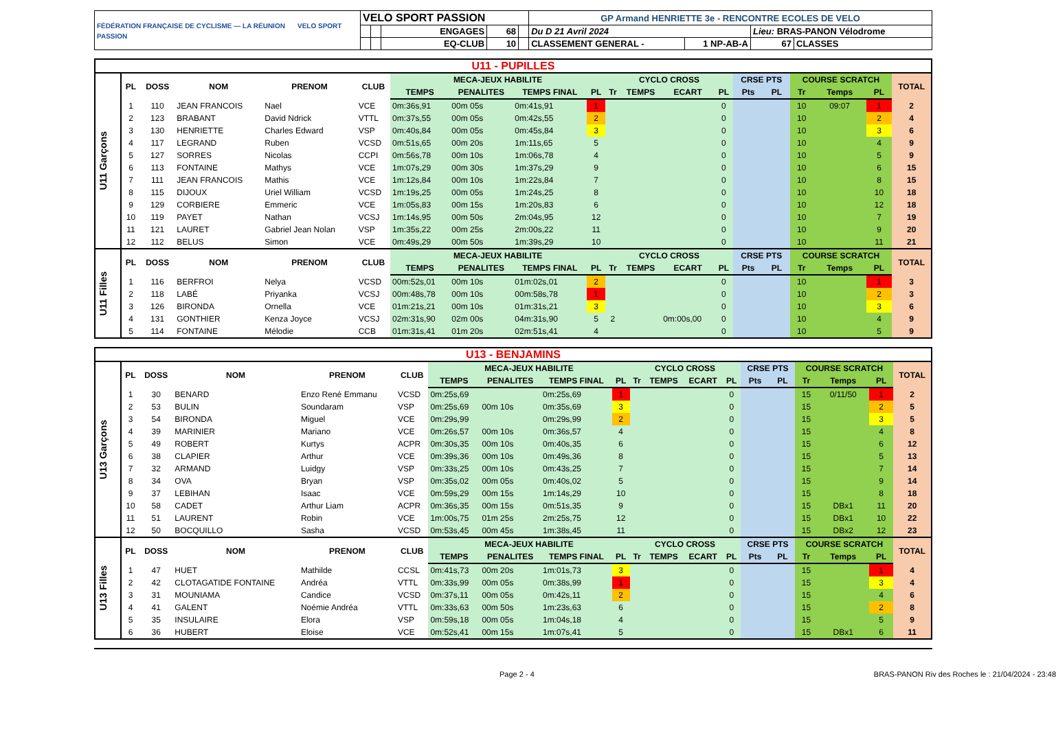| FÉDÉRATION FRANÇAISE DE CYCLISME — LA RÉUNION VELO SPORT PASSION | VELO SPORT PASSION | | | | | GP Armand HENRIETTE 3e - RENCONTRE ECOLES DE VELO | | | |
| | | | ENGAGES | 68 | | Du D 21 Avril 2024 | | Lieu: BRAS-PANON Vélodrome | |
| | | | EQ-CLUB | 10 | | CLASSEMENT GENERAL - | 1 NP-AB-A | 67 | CLASSES |
| U11 - PUPILLES | | | | | | | | | | | | | | | | | | | |
| U11 Garçons | PL | DOSS | NOM | PRENOM | CLUB | MECA-JEUX HABILITE | | | | CYCLO CROSS | | | | CRSE PTS | | COURSE SCRATCH | | | TOTAL |
| | | | | | | TEMPS | PENALITES | TEMPS FINAL | PL | Tr | TEMPS | ECART | PL | Pts | PL | Tr | Temps | PL | |
| | 1 | 110 | JEAN FRANCOIS | Nael | VCE | 0m:36s,91 | 00m 05s | 0m:41s,91 | 1 | | | | 0 | | | 10 | 09:07 | 1 | 2 |
| | 2 | 123 | BRABANT | David Ndrick | VTTL | 0m:37s,55 | 00m 05s | 0m:42s,55 | 2 | | | | 0 | | | 10 | | 2 | 4 |
| | 3 | 130 | HENRIETTE | Charles Edward | VSP | 0m:40s,84 | 00m 05s | 0m:45s,84 | 3 | | | | 0 | | | 10 | | 3 | 6 |
| | 4 | 117 | LEGRAND | Ruben | VCSD | 0m:51s,65 | 00m 20s | 1m:11s,65 | 5 | | | | 0 | | | 10 | | 4 | 9 |
| | 5 | 127 | SORRES | Nicolas | CCPI | 0m:56s,78 | 00m 10s | 1m:06s,78 | 4 | | | | 0 | | | 10 | | 5 | 9 |
| | 6 | 113 | FONTAINE | Mathys | VCE | 1m:07s,29 | 00m 30s | 1m:37s,29 | 9 | | | | 0 | | | 10 | | 6 | 15 |
| | 7 | 111 | JEAN FRANCOIS | Mathis | VCE | 1m:12s,84 | 00m 10s | 1m:22s,84 | 7 | | | | 0 | | | 10 | | 8 | 15 |
| | 8 | 115 | DIJOUX | Uriel William | VCSD | 1m:19s,25 | 00m 05s | 1m:24s,25 | 8 | | | | 0 | | | 10 | | 10 | 18 |
| | 9 | 129 | CORBIERE | Emmeric | VCE | 1m:05s,83 | 00m 15s | 1m:20s,83 | 6 | | | | 0 | | | 10 | | 12 | 18 |
| | 10 | 119 | PAYET | Nathan | VCSJ | 1m:14s,95 | 00m 50s | 2m:04s,95 | 12 | | | | 0 | | | 10 | | 7 | 19 |
| | 11 | 121 | LAURET | Gabriel Jean Nolan | VSP | 1m:35s,22 | 00m 25s | 2m:00s,22 | 11 | | | | 0 | | | 10 | | 9 | 20 |
| | 12 | 112 | BELUS | Simon | VCE | 0m:49s,29 | 00m 50s | 1m:39s,29 | 10 | | | | 0 | | | 10 | | 11 | 21 |
| U11 Filles | PL | DOSS | NOM | PRENOM | CLUB | MECA-JEUX HABILITE | | | | CYCLO CROSS | | | | CRSE PTS | | COURSE SCRATCH | | | TOTAL |
| | | | | | | TEMPS | PENALITES | TEMPS FINAL | PL | Tr | TEMPS | ECART | PL | Pts | PL | Tr | Temps | PL | |
| | 1 | 116 | BERFROI | Nelya | VCSD | 00m:52s,01 | 00m 10s | 01m:02s,01 | 2 | | | | 0 | | | 10 | | 1 | 3 |
| | 2 | 118 | LABÉ | Priyanka | VCSJ | 00m:48s,78 | 00m 10s | 00m:58s,78 | 1 | | | | 0 | | | 10 | | 2 | 3 |
| | 3 | 126 | BIRONDA | Ornella | VCE | 01m:21s,21 | 00m 10s | 01m:31s,21 | 3 | | | | 0 | | | 10 | | 3 | 6 |
| | 4 | 131 | GONTHIER | Kenza Joyce | VCSJ | 02m:31s,90 | 02m 00s | 04m:31s,90 | 5 | 2 | | 0m:00s,00 | 0 | | | 10 | | 4 | 9 |
| | 5 | 114 | FONTAINE | Mélodie | CCB | 01m:31s,41 | 01m 20s | 02m:51s,41 | 4 | | | | 0 | | | 10 | | 5 | 9 |
| U13 - BENJAMINS | | | | | | | | | | | | | | | | | | | |
| U13 Garçons | PL | DOSS | NOM | PRENOM | CLUB | MECA-JEUX HABILITE | | | | CYCLO CROSS | | | | CRSE PTS | | COURSE SCRATCH | | | TOTAL |
| | | | | | | TEMPS | PENALITES | TEMPS FINAL | PL | Tr | TEMPS | ECART | PL | Pts | PL | Tr | Temps | PL | |
| | 1 | 30 | BENARD | Enzo René Emmanu | VCSD | 0m:25s,69 | | 0m:25s,69 | 1 | | | | 0 | | | 15 | 0/11/50 | 1 | 2 |
| | 2 | 53 | BULIN | Soundaram | VSP | 0m:25s,69 | 00m 10s | 0m:35s,69 | 3 | | | | 0 | | | 15 | | 2 | 5 |
| | 3 | 54 | BIRONDA | Miguel | VCE | 0m:29s,99 | | 0m:29s,99 | 2 | | | | 0 | | | 15 | | 3 | 5 |
| | 4 | 39 | MARINIER | Mariano | VCE | 0m:26s,57 | 00m 10s | 0m:36s,57 | 4 | | | | 0 | | | 15 | | 4 | 8 |
| | 5 | 49 | ROBERT | Kurtys | ACPR | 0m:30s,35 | 00m 10s | 0m:40s,35 | 6 | | | | 0 | | | 15 | | 6 | 12 |
| | 6 | 38 | CLAPIER | Arthur | VCE | 0m:39s,36 | 00m 10s | 0m:49s,36 | 8 | | | | 0 | | | 15 | | 5 | 13 |
| | 7 | 32 | ARMAND | Luidgy | VSP | 0m:33s,25 | 00m 10s | 0m:43s,25 | 7 | | | | 0 | | | 15 | | 7 | 14 |
| | 8 | 34 | OVA | Bryan | VSP | 0m:35s,02 | 00m 05s | 0m:40s,02 | 5 | | | | 0 | | | 15 | | 9 | 14 |
| | 9 | 37 | LEBIHAN | Isaac | VCE | 0m:59s,29 | 00m 15s | 1m:14s,29 | 10 | | | | 0 | | | 15 | | 8 | 18 |
| | 10 | 58 | CADET | Arthur Liam | ACPR | 0m:36s,35 | 00m 15s | 0m:51s,35 | 9 | | | | 0 | | | 15 | DBx1 | 11 | 20 |
| | 11 | 51 | LAURENT | Robin | VCE | 1m:00s,75 | 01m 25s | 2m:25s,75 | 12 | | | | 0 | | | 15 | DBx1 | 10 | 22 |
| | 12 | 50 | BOCQUILLO | Sasha | VCSD | 0m:53s,45 | 00m 45s | 1m:38s,45 | 11 | | | | 0 | | | 15 | DBx2 | 12 | 23 |
| U13 Filles | PL | DOSS | NOM | PRENOM | CLUB | MECA-JEUX HABILITE | | | | CYCLO CROSS | | | | CRSE PTS | | COURSE SCRATCH | | | TOTAL |
| | | | | | | TEMPS | PENALITES | TEMPS FINAL | PL | Tr | TEMPS | ECART | PL | Pts | PL | Tr | Temps | PL | |
| | 1 | 47 | HUET | Mathilde | CCSL | 0m:41s,73 | 00m 20s | 1m:01s,73 | 3 | | | | 0 | | | 15 | | 1 | 4 |
| | 2 | 42 | CLOTAGATIDE FONTAINE | Andréa | VTTL | 0m:33s,99 | 00m 05s | 0m:38s,99 | 1 | | | | 0 | | | 15 | | 3 | 4 |
| | 3 | 31 | MOUNIAMA | Candice | VCSD | 0m:37s,11 | 00m 05s | 0m:42s,11 | 2 | | | | 0 | | | 15 | | 4 | 6 |
| | 4 | 41 | GALENT | Noémie Andréa | VTTL | 0m:33s,63 | 00m 50s | 1m:23s,63 | 6 | | | | 0 | | | 15 | | 2 | 8 |
| | 5 | 35 | INSULAIRE | Elora | VSP | 0m:59s,18 | 00m 05s | 1m:04s,18 | 4 | | | | 0 | | | 15 | | 5 | 9 |
| | 6 | 36 | HUBERT | Eloise | VCE | 0m:52s,41 | 00m 15s | 1m:07s,41 | 5 | | | | 0 | | | 15 | DBx1 | 6 | 11 |
Page 2 - 4 BRAS-PANON Riv des Roches le : 21/04/2024 - 23:48